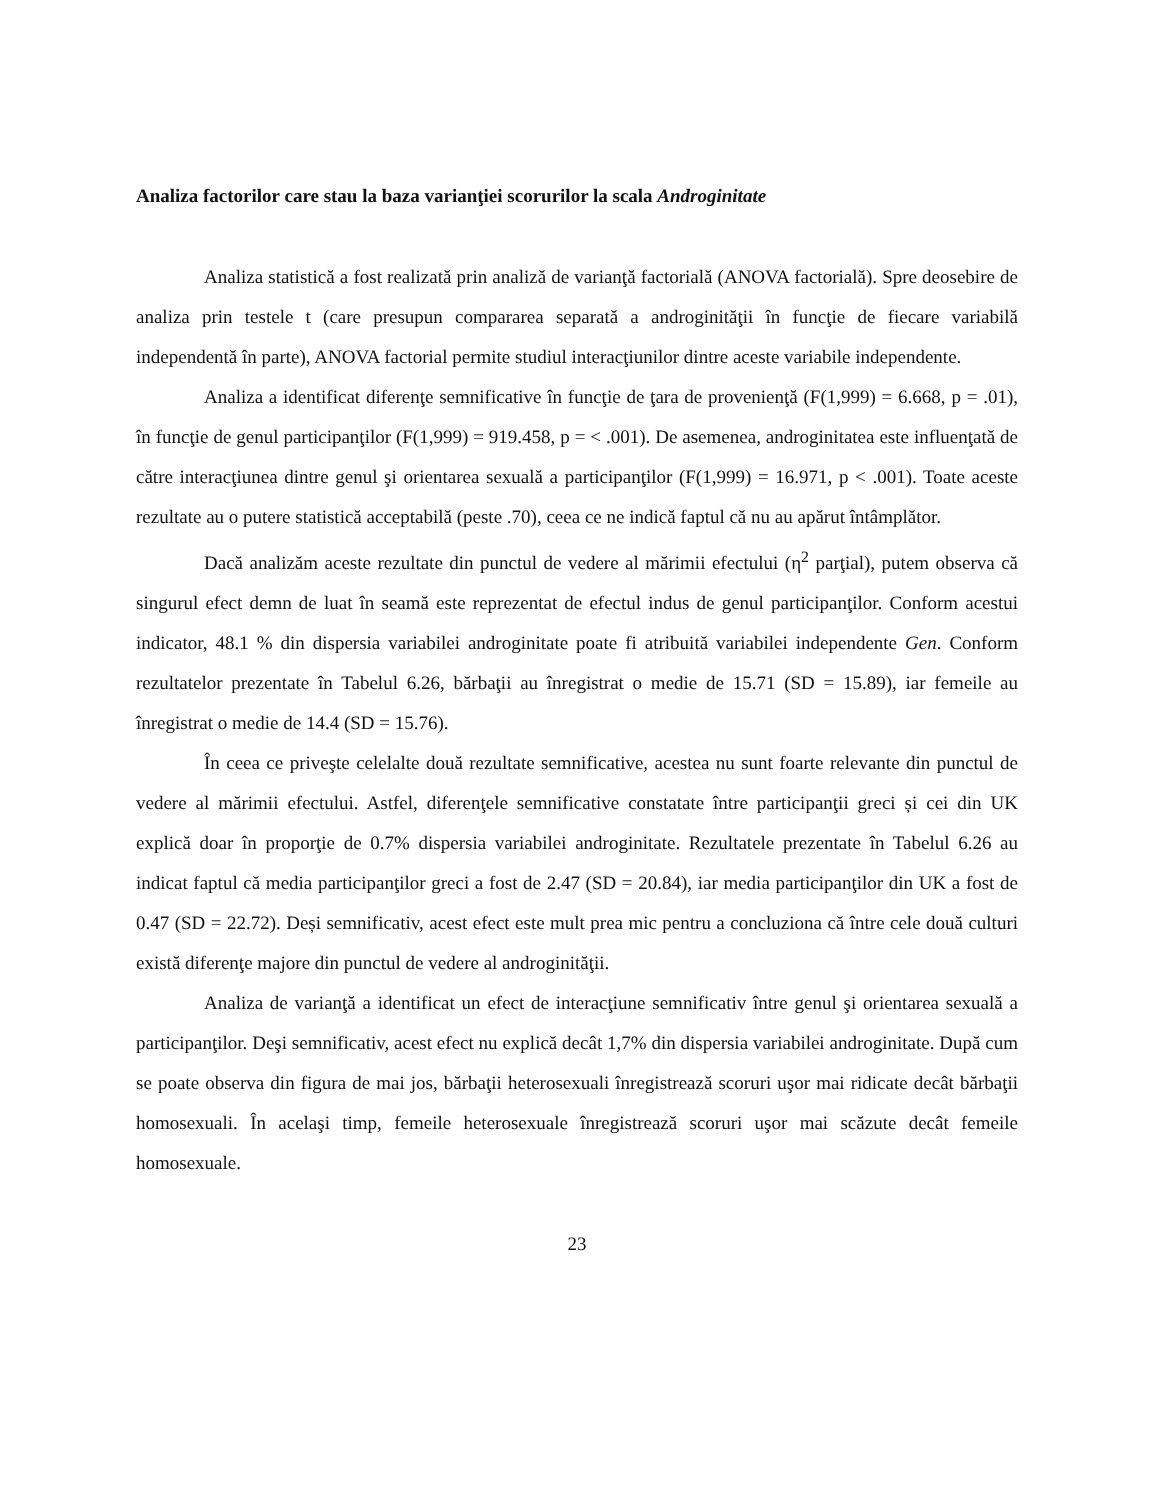Analiza factorilor care stau la baza varianţiei scorurilor la scala Androginitate
Analiza statistică a fost realizată prin analiză de varianţă factorială (ANOVA factorială). Spre deosebire de analiza prin testele t (care presupun compararea separată a androginităţii în funcţie de fiecare variabilă independentă în parte), ANOVA factorial permite studiul interacţiunilor dintre aceste variabile independente.
Analiza a identificat diferenţe semnificative în funcţie de ţara de provenienţă (F(1,999) = 6.668, p = .01), în funcţie de genul participanţilor (F(1,999) = 919.458, p = < .001). De asemenea, androginitatea este influenţată de către interacţiunea dintre genul şi orientarea sexuală a participanţilor (F(1,999) = 16.971, p < .001). Toate aceste rezultate au o putere statistică acceptabilă (peste .70), ceea ce ne indică faptul că nu au apărut întâmplător.
Dacă analizăm aceste rezultate din punctul de vedere al mărimii efectului (η<sup>2</sup> parţial), putem observa că singurul efect demn de luat în seamă este reprezentat de efectul indus de genul participanţilor. Conform acestui indicator, 48.1 % din dispersia variabilei androginitate poate fi atribuită variabilei independente Gen. Conform rezultatelor prezentate în Tabelul 6.26, bărbaţii au înregistrat o medie de 15.71 (SD = 15.89), iar femeile au înregistrat o medie de 14.4 (SD = 15.76).
În ceea ce priveşte celelalte două rezultate semnificative, acestea nu sunt foarte relevante din punctul de vedere al mărimii efectului. Astfel, diferenţele semnificative constatate între participanţii greci și cei din UK explică doar în proporţie de 0.7% dispersia variabilei androginitate. Rezultatele prezentate în Tabelul 6.26 au indicat faptul că media participanţilor greci a fost de 2.47 (SD = 20.84), iar media participanţilor din UK a fost de 0.47 (SD = 22.72). Deși semnificativ, acest efect este mult prea mic pentru a concluziona că între cele două culturi există diferenţe majore din punctul de vedere al androginităţii.
Analiza de varianţă a identificat un efect de interacţiune semnificativ între genul şi orientarea sexuală a participanţilor. Deşi semnificativ, acest efect nu explică decât 1,7% din dispersia variabilei androginitate. După cum se poate observa din figura de mai jos, bărbaţii heterosexuali înregistrează scoruri uşor mai ridicate decât bărbaţii homosexuali. În acelaşi timp, femeile heterosexuale înregistrează scoruri uşor mai scăzute decât femeile homosexuale.
23